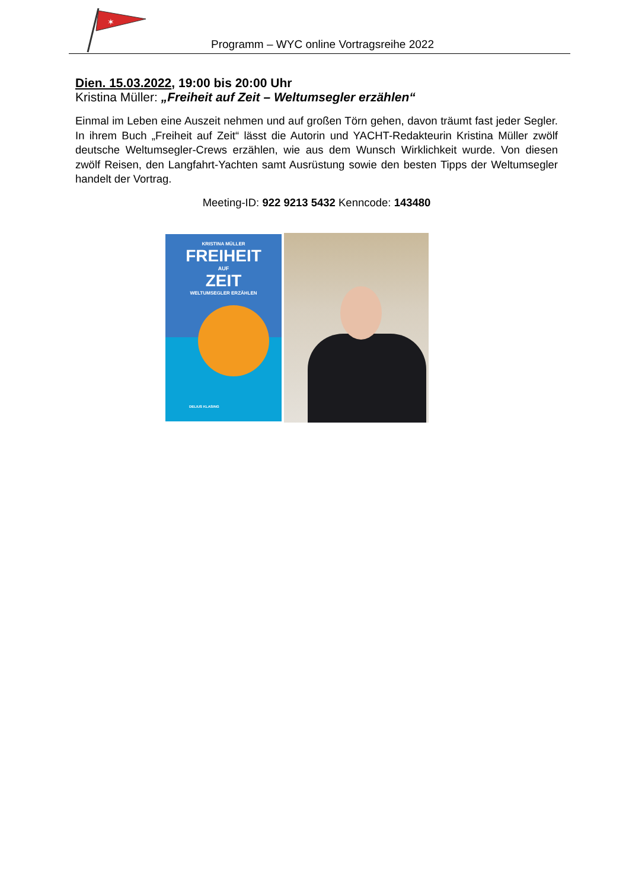✶
Programm – WYC online Vortragsreihe 2022
Dien. 15.03.2022, 19:00 bis 20:00 Uhr
Kristina Müller: „Freiheit auf Zeit – Weltumsegler erzählen“
Einmal im Leben eine Auszeit nehmen und auf großen Törn gehen, davon träumt fast jeder Segler. In ihrem Buch „Freiheit auf Zeit“ lässt die Autorin und YACHT-Redakteurin Kristina Müller zwölf deutsche Weltumsegler-Crews erzählen, wie aus dem Wunsch Wirklichkeit wurde. Von diesen zwölf Reisen, den Langfahrt-Yachten samt Ausrüstung sowie den besten Tipps der Weltumsegler handelt der Vortrag.
Meeting-ID: 922 9213 5432 Kenncode: 143480
KRISTINA MÜLLER
FREIHEIT
AUF
ZEIT
WELTUMSEGLER ERZÄHLEN
DELIUS KLASING